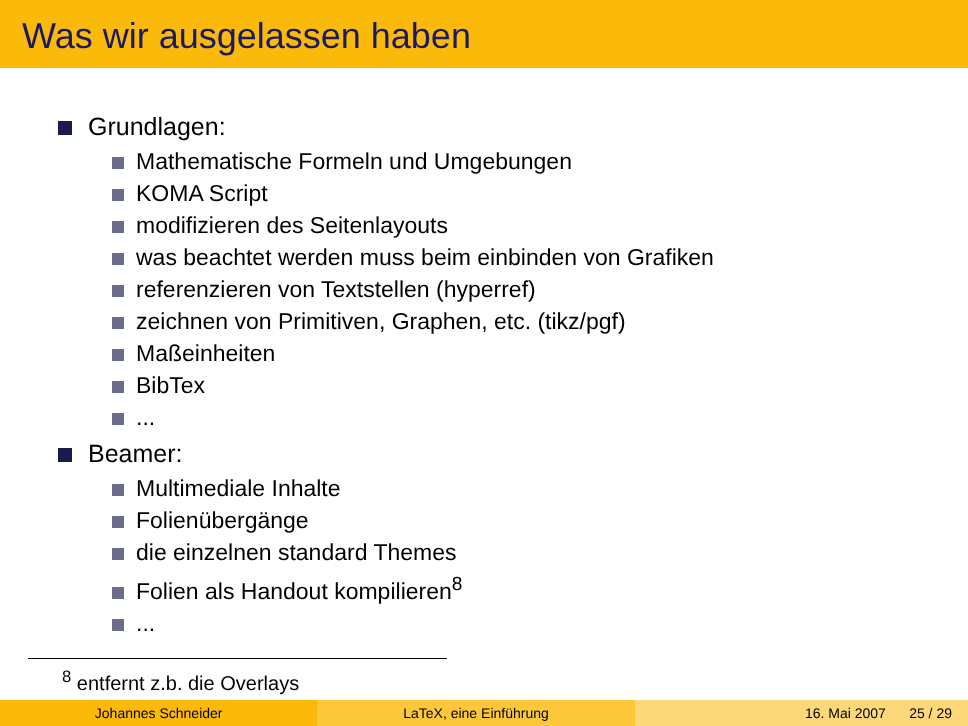Was wir ausgelassen haben
Grundlagen:
Mathematische Formeln und Umgebungen
KOMA Script
modifizieren des Seitenlayouts
was beachtet werden muss beim einbinden von Grafiken
referenzieren von Textstellen (hyperref)
zeichnen von Primitiven, Graphen, etc. (tikz/pgf)
Maßeinheiten
BibTex
...
Beamer:
Multimediale Inhalte
Folienübergänge
die einzelnen standard Themes
Folien als Handout kompilieren<sup>8</sup>
...
<sup>8</sup> entfernt z.b. die Overlays
Johannes Schneider LaTeX, eine Einführung 16. Mai 2007 25 / 29